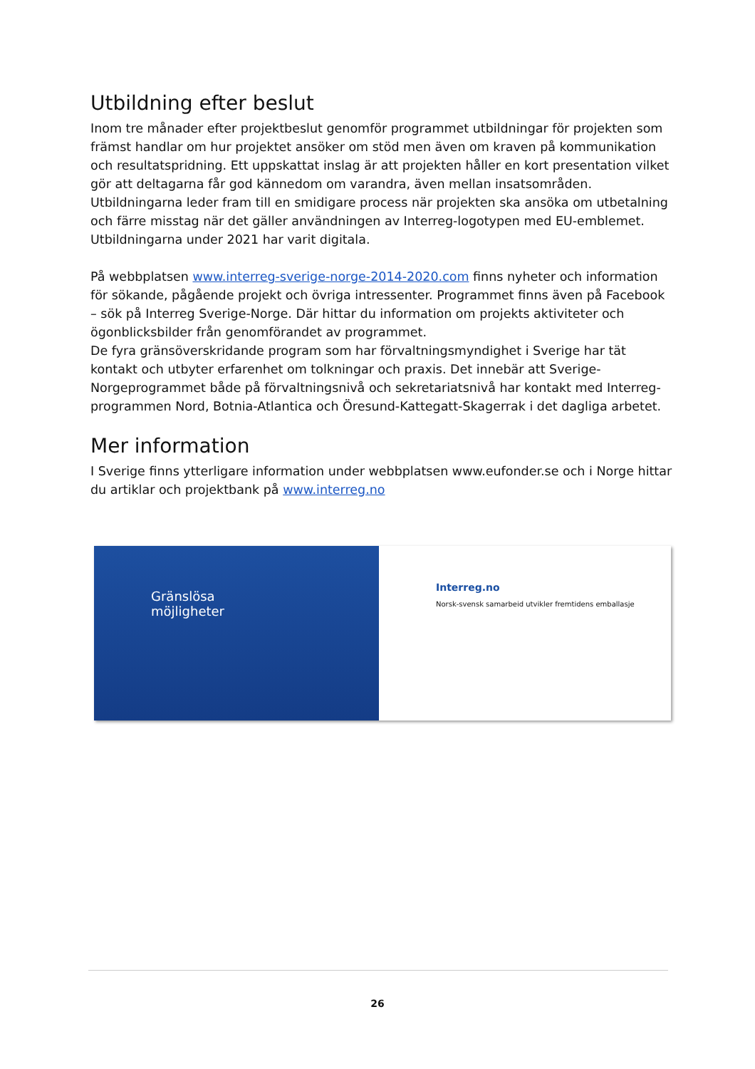Utbildning efter beslut
Inom tre månader efter projektbeslut genomför programmet utbildningar för projekten som främst handlar om hur projektet ansöker om stöd men även om kraven på kommunikation och resultatspridning. Ett uppskattat inslag är att projekten håller en kort presentation vilket gör att deltagarna får god kännedom om varandra, även mellan insatsområden.
Utbildningarna leder fram till en smidigare process när projekten ska ansöka om utbetalning och färre misstag när det gäller användningen av Interreg-logotypen med EU-emblemet. Utbildningarna under 2021 har varit digitala.
På webbplatsen www.interreg-sverige-norge-2014-2020.com finns nyheter och information för sökande, pågående projekt och övriga intressenter. Programmet finns även på Facebook – sök på Interreg Sverige-Norge. Där hittar du information om projekts aktiviteter och ögonblicksbilder från genomförandet av programmet.
De fyra gränsöverskridande program som har förvaltningsmyndighet i Sverige har tät kontakt och utbyter erfarenhet om tolkningar och praxis. Det innebär att Sverige-Norgeprogrammet både på förvaltningsnivå och sekretariatsnivå har kontakt med Interreg-programmen Nord, Botnia-Atlantica och Öresund-Kattegatt-Skagerrak i det dagliga arbetet.
Mer information
I Sverige finns ytterligare information under webbplatsen www.eufonder.se och i Norge hittar du artiklar och projektbank på www.interreg.no
Gränslösa
möjligheter
Interreg.no
Norsk-svensk samarbeid utvikler fremtidens emballasje
26